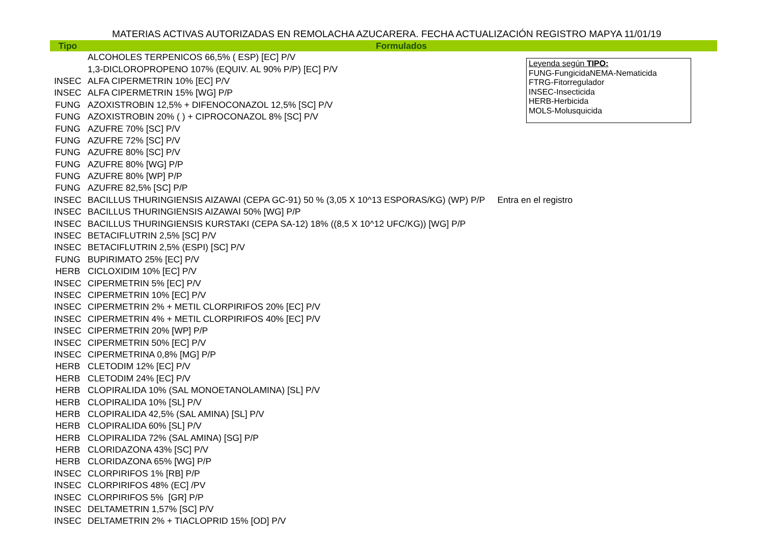MATERIAS ACTIVAS AUTORIZADAS EN REMOLACHA AZUCARERA. FECHA ACTUALIZACIÓN REGISTRO MAPYA 11/01/19
| Tipo | Formulados |
| --- | --- |
| | ALCOHOLES TERPENICOS 66,5% ( ESP) [EC] P/V |
| | 1,3-DICLOROPROPENO 107% (EQUIV. AL 90% P/P) [EC] P/V |
| INSEC | ALFA CIPERMETRIN 10% [EC] P/V |
| INSEC | ALFA CIPERMETRIN 15% [WG] P/P |
| FUNG | AZOXISTROBIN 12,5% + DIFENOCONAZOL 12,5% [SC] P/V |
| FUNG | AZOXISTROBIN 20% ( ) + CIPROCONAZOL 8% [SC] P/V |
| FUNG | AZUFRE 70% [SC] P/V |
| FUNG | AZUFRE 72% [SC] P/V |
| FUNG | AZUFRE 80% [SC] P/V |
| FUNG | AZUFRE 80% [WG] P/P |
| FUNG | AZUFRE 80% [WP] P/P |
| FUNG | AZUFRE 82,5% [SC] P/P |
| INSEC | BACILLUS THURINGIENSIS AIZAWAI (CEPA GC-91) 50 % (3,05 X 10^13 ESPORAS/KG) (WP) P/P Entra en el registro |
| INSEC | BACILLUS THURINGIENSIS AIZAWAI 50% [WG] P/P |
| INSEC | BACILLUS THURINGIENSIS KURSTAKI (CEPA SA-12) 18% ((8,5 X 10^12 UFC/KG)) [WG] P/P |
| INSEC | BETACIFLUTRIN 2,5% [SC] P/V |
| INSEC | BETACIFLUTRIN 2,5% (ESPI) [SC] P/V |
| FUNG | BUPIRIMATO 25% [EC] P/V |
| HERB | CICLOXIDIM 10% [EC] P/V |
| INSEC | CIPERMETRIN 5% [EC] P/V |
| INSEC | CIPERMETRIN 10% [EC] P/V |
| INSEC | CIPERMETRIN 2% + METIL CLORPIRIFOS 20% [EC] P/V |
| INSEC | CIPERMETRIN 4% + METIL CLORPIRIFOS 40% [EC] P/V |
| INSEC | CIPERMETRIN 20% [WP] P/P |
| INSEC | CIPERMETRIN 50% [EC] P/V |
| INSEC | CIPERMETRINA 0,8% [MG] P/P |
| HERB | CLETODIM 12% [EC] P/V |
| HERB | CLETODIM 24% [EC] P/V |
| HERB | CLOPIRALIDA 10% (SAL MONOETANOLAMINA) [SL] P/V |
| HERB | CLOPIRALIDA 10% [SL] P/V |
| HERB | CLOPIRALIDA 42,5% (SAL AMINA) [SL] P/V |
| HERB | CLOPIRALIDA 60% [SL] P/V |
| HERB | CLOPIRALIDA 72% (SAL AMINA) [SG] P/P |
| HERB | CLORIDAZONA 43% [SC] P/V |
| HERB | CLORIDAZONA 65% [WG] P/P |
| INSEC | CLORPIRIFOS 1% [RB] P/P |
| INSEC | CLORPIRIFOS 48% (EC] /PV |
| INSEC | CLORPIRIFOS 5% [GR] P/P |
| INSEC | DELTAMETRIN 1,57% [SC] P/V |
| INSEC | DELTAMETRIN 2% + TIACLOPRID 15% [OD] P/V |
Leyenda según TIPO:
FUNG-FungicidaNEMA-Nematicida
FTRG-Fitorregulador
INSEC-Insecticida
HERB-Herbicida
MOLS-Molusquicida